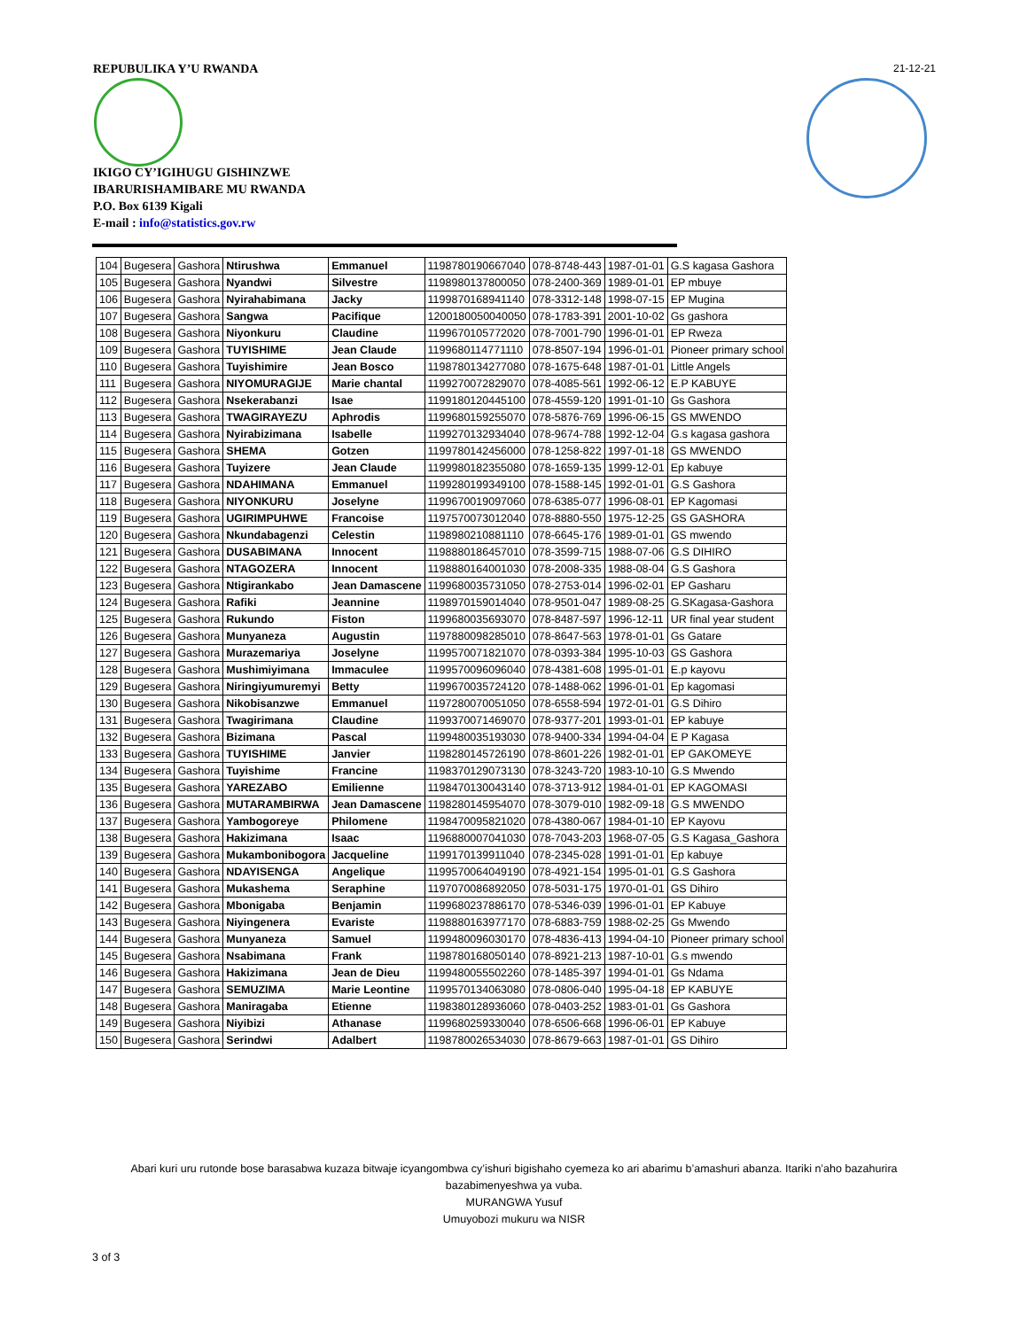REPUBULIKA Y’U RWANDA 21-12-21
IKIGO CY’IGIHUGU GISHINZWE
IBARURISHAMIBARE MU RWANDA
P.O. Box 6139 Kigali
E-mail : info@statistics.gov.rw
| 104 | Bugesera | Gashora | Ntirushwa | Emmanuel | 1198780190667040 | 078-8748-443 | 1987-01-01 | G.S kagasa Gashora |
| 105 | Bugesera | Gashora | Nyandwi | Silvestre | 1198980137800050 | 078-2400-369 | 1989-01-01 | EP mbuye |
| 106 | Bugesera | Gashora | Nyirahabimana | Jacky | 1199870168941140 | 078-3312-148 | 1998-07-15 | EP Mugina |
| 107 | Bugesera | Gashora | Sangwa | Pacifique | 1200180050040050 | 078-1783-391 | 2001-10-02 | Gs gashora |
| 108 | Bugesera | Gashora | Niyonkuru | Claudine | 1199670105772020 | 078-7001-790 | 1996-01-01 | EP Rweza |
| 109 | Bugesera | Gashora | TUYISHIME | Jean Claude | 1199680114771110 | 078-8507-194 | 1996-01-01 | Pioneer primary school |
| 110 | Bugesera | Gashora | Tuyishimire | Jean Bosco | 1198780134277080 | 078-1675-648 | 1987-01-01 | Little Angels |
| 111 | Bugesera | Gashora | NIYOMURAGIJE | Marie chantal | 1199270072829070 | 078-4085-561 | 1992-06-12 | E.P KABUYE |
| 112 | Bugesera | Gashora | Nsekerabanzi | Isae | 1199180120445100 | 078-4559-120 | 1991-01-10 | Gs Gashora |
| 113 | Bugesera | Gashora | TWAGIRAYEZU | Aphrodis | 1199680159255070 | 078-5876-769 | 1996-06-15 | GS MWENDO |
| 114 | Bugesera | Gashora | Nyirabizimana | Isabelle | 1199270132934040 | 078-9674-788 | 1992-12-04 | G.s kagasa gashora |
| 115 | Bugesera | Gashora | SHEMA | Gotzen | 1199780142456000 | 078-1258-822 | 1997-01-18 | GS MWENDO |
| 116 | Bugesera | Gashora | Tuyizere | Jean Claude | 1199980182355080 | 078-1659-135 | 1999-12-01 | Ep kabuye |
| 117 | Bugesera | Gashora | NDAHIMANA | Emmanuel | 1199280199349100 | 078-1588-145 | 1992-01-01 | G.S Gashora |
| 118 | Bugesera | Gashora | NIYONKURU | Joselyne | 1199670019097060 | 078-6385-077 | 1996-08-01 | EP Kagomasi |
| 119 | Bugesera | Gashora | UGIRIMPUHWE | Francoise | 1197570073012040 | 078-8880-550 | 1975-12-25 | GS GASHORA |
| 120 | Bugesera | Gashora | Nkundabagenzi | Celestin | 1198980210881110 | 078-6645-176 | 1989-01-01 | GS mwendo |
| 121 | Bugesera | Gashora | DUSABIMANA | Innocent | 1198880186457010 | 078-3599-715 | 1988-07-06 | G.S DIHIRO |
| 122 | Bugesera | Gashora | NTAGOZERA | Innocent | 1198880164001030 | 078-2008-335 | 1988-08-04 | G.S Gashora |
| 123 | Bugesera | Gashora | Ntigirankabo | Jean Damascene | 1199680035731050 | 078-2753-014 | 1996-02-01 | EP Gasharu |
| 124 | Bugesera | Gashora | Rafiki | Jeannine | 1198970159014040 | 078-9501-047 | 1989-08-25 | G.SKagasa-Gashora |
| 125 | Bugesera | Gashora | Rukundo | Fiston | 1199680035693070 | 078-8487-597 | 1996-12-11 | UR final year student |
| 126 | Bugesera | Gashora | Munyaneza | Augustin | 1197880098285010 | 078-8647-563 | 1978-01-01 | Gs Gatare |
| 127 | Bugesera | Gashora | Murazemariya | Joselyne | 1199570071821070 | 078-0393-384 | 1995-10-03 | GS Gashora |
| 128 | Bugesera | Gashora | Mushimiyimana | Immaculee | 1199570096096040 | 078-4381-608 | 1995-01-01 | E.p kayovu |
| 129 | Bugesera | Gashora | Niringiyumuremyi | Betty | 1199670035724120 | 078-1488-062 | 1996-01-01 | Ep kagomasi |
| 130 | Bugesera | Gashora | Nikobisanzwe | Emmanuel | 1197280070051050 | 078-6558-594 | 1972-01-01 | G.S Dihiro |
| 131 | Bugesera | Gashora | Twagirimana | Claudine | 1199370071469070 | 078-9377-201 | 1993-01-01 | EP kabuye |
| 132 | Bugesera | Gashora | Bizimana | Pascal | 1199480035193030 | 078-9400-334 | 1994-04-04 | E P Kagasa |
| 133 | Bugesera | Gashora | TUYISHIME | Janvier | 1198280145726190 | 078-8601-226 | 1982-01-01 | EP GAKOMEYE |
| 134 | Bugesera | Gashora | Tuyishime | Francine | 1198370129073130 | 078-3243-720 | 1983-10-10 | G.S Mwendo |
| 135 | Bugesera | Gashora | YAREZABO | Emilienne | 1198470130043140 | 078-3713-912 | 1984-01-01 | EP KAGOMASI |
| 136 | Bugesera | Gashora | MUTARAMBIRWA | Jean Damascene | 1198280145954070 | 078-3079-010 | 1982-09-18 | G.S MWENDO |
| 137 | Bugesera | Gashora | Yambogoreye | Philomene | 1198470095821020 | 078-4380-067 | 1984-01-10 | EP Kayovu |
| 138 | Bugesera | Gashora | Hakizimana | Isaac | 1196880007041030 | 078-7043-203 | 1968-07-05 | G.S Kagasa_Gashora |
| 139 | Bugesera | Gashora | Mukambonibogora | Jacqueline | 1199170139911040 | 078-2345-028 | 1991-01-01 | Ep kabuye |
| 140 | Bugesera | Gashora | NDAYISENGA | Angelique | 1199570064049190 | 078-4921-154 | 1995-01-01 | G.S Gashora |
| 141 | Bugesera | Gashora | Mukashema | Seraphine | 1197070086892050 | 078-5031-175 | 1970-01-01 | GS Dihiro |
| 142 | Bugesera | Gashora | Mbonigaba | Benjamin | 1199680237886170 | 078-5346-039 | 1996-01-01 | EP Kabuye |
| 143 | Bugesera | Gashora | Niyingenera | Evariste | 1198880163977170 | 078-6883-759 | 1988-02-25 | Gs Mwendo |
| 144 | Bugesera | Gashora | Munyaneza | Samuel | 1199480096030170 | 078-4836-413 | 1994-04-10 | Pioneer primary school |
| 145 | Bugesera | Gashora | Nsabimana | Frank | 1198780168050140 | 078-8921-213 | 1987-10-01 | G.s mwendo |
| 146 | Bugesera | Gashora | Hakizimana | Jean de Dieu | 1199480055502260 | 078-1485-397 | 1994-01-01 | Gs Ndama |
| 147 | Bugesera | Gashora | SEMUZIMA | Marie Leontine | 1199570134063080 | 078-0806-040 | 1995-04-18 | EP KABUYE |
| 148 | Bugesera | Gashora | Maniragaba | Etienne | 1198380128936060 | 078-0403-252 | 1983-01-01 | Gs Gashora |
| 149 | Bugesera | Gashora | Niyibizi | Athanase | 1199680259330040 | 078-6506-668 | 1996-06-01 | EP Kabuye |
| 150 | Bugesera | Gashora | Serindwi | Adalbert | 1198780026534030 | 078-8679-663 | 1987-01-01 | GS Dihiro |
Abari kuri uru rutonde bose barasabwa kuzaza bitwaje icyangombwa cy’ishuri bigishaho cyemeza ko ari abarimu b’amashuri abanza. Itariki n’aho bazahurira
bazabimenyeshwa ya vuba.
MURANGWA Yusuf
Umuyobozi mukuru wa NISR
3 of 3